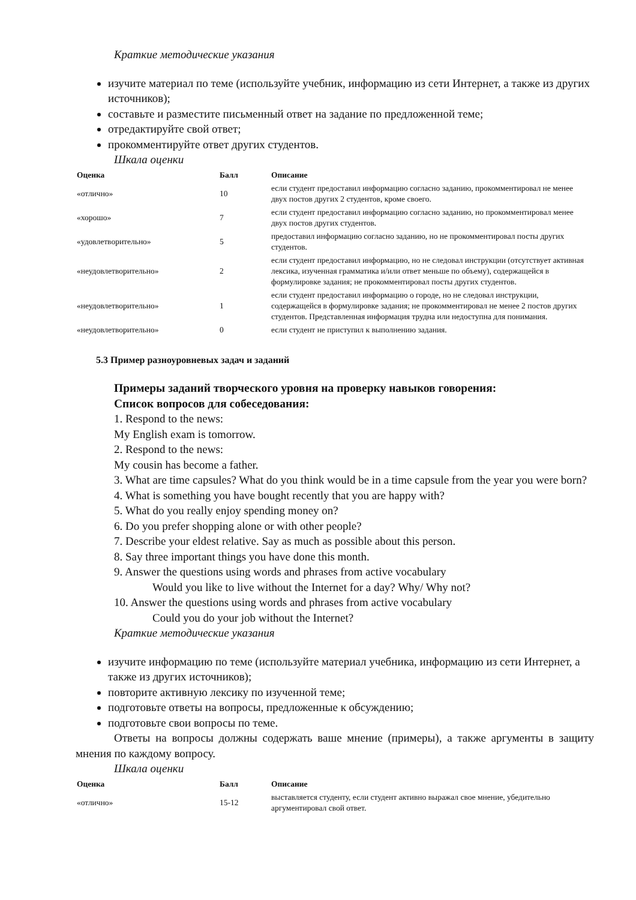Краткие методические указания
изучите материал по теме (используйте учебник, информацию из сети Интернет, а также из других источников);
составьте и разместите письменный ответ на задание по предложенной теме;
отредактируйте свой ответ;
прокомментируйте ответ других студентов.
Шкала оценки
| Оценка | Балл | Описание |
| --- | --- | --- |
| «отлично» | 10 | если студент предоставил информацию согласно заданию, прокомментировал не менее двух постов других 2 студентов, кроме своего. |
| «хорошо» | 7 | если студент предоставил информацию согласно заданию, но прокомментировал менее двух постов других студентов. |
| «удовлетворительно» | 5 | предоставил информацию согласно заданию, но не прокомментировал посты других студентов. |
| «неудовлетворительно» | 2 | если студент предоставил информацию, но не следовал инструкции (отсутствует активная лексика, изученная грамматика и/или ответ меньше по объему), содержащейся в формулировке задания; не прокомментировал посты других студентов. |
| «неудовлетворительно» | 1 | если студент предоставил информацию о городе, но не следовал инструкции, содержащейся в формулировке задания; не прокомментировал не менее 2 постов других студентов. Представленная информация трудна или недоступна для понимания. |
| «неудовлетворительно» | 0 | если студент не приступил к выполнению задания. |
5.3 Пример разноуровневых задач и заданий
Примеры заданий творческого уровня на проверку навыков говорения:
Список вопросов для собеседования:
1. Respond to the news:
My English exam is tomorrow.
2. Respond to the news:
My cousin has become a father.
3. What are time capsules? What do you think would be in a time capsule from the year you were born?
4. What is something you have bought recently that you are happy with?
5. What do you really enjoy spending money on?
6. Do you prefer shopping alone or with other people?
7. Describe your eldest relative. Say as much as possible about this person.
8. Say three important things you have done this month.
9. Answer the questions using words and phrases from active vocabulary
Would you like to live without the Internet for a day? Why/ Why not?
10. Answer the questions using words and phrases from active vocabulary
Could you do your job without the Internet?
Краткие методические указания
изучите информацию по теме (используйте материал учебника, информацию из сети Интернет, а также из других источников);
повторите активную лексику по изученной теме;
подготовьте ответы на вопросы, предложенные к обсуждению;
подготовьте свои вопросы по теме.
Ответы на вопросы должны содержать ваше мнение (примеры), а также аргументы в защиту мнения по каждому вопросу.
Шкала оценки
| Оценка | Балл | Описание |
| --- | --- | --- |
| «отлично» | 15-12 | выставляется студенту, если студент активно выражал свое мнение, убедительно аргументировал свой ответ. |